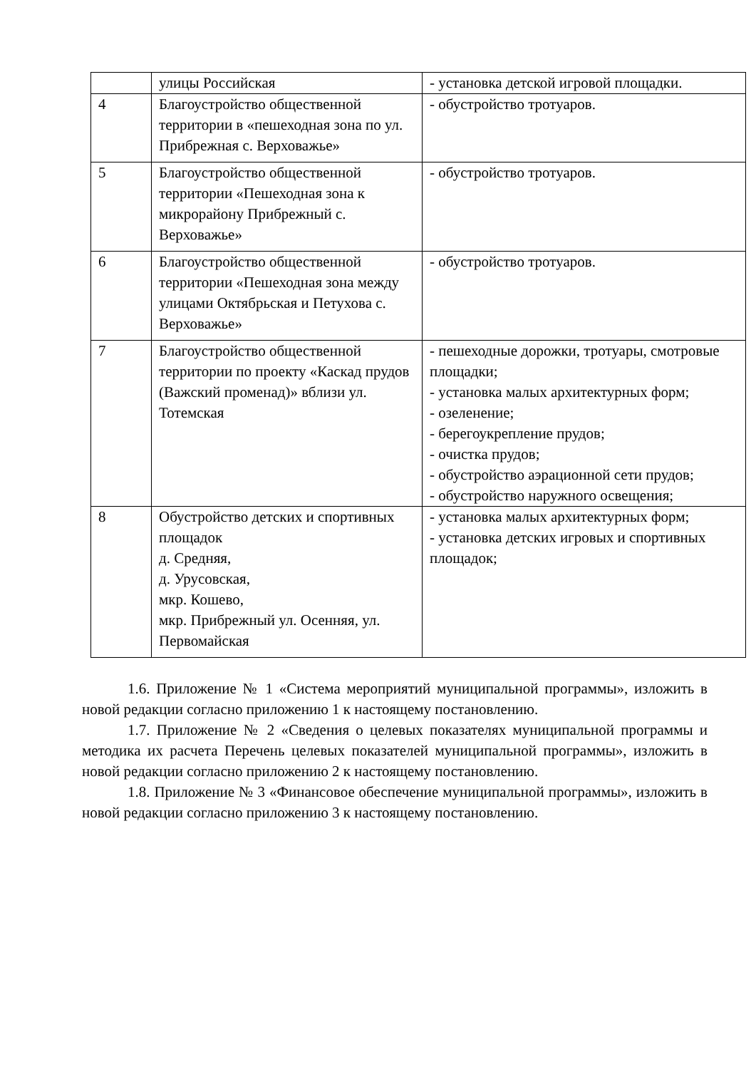| | улицы Российская | - установка детской игровой площадки. |
| 4 | Благоустройство общественной территории в «пешеходная зона по ул. Прибрежная с. Верховажье» | - обустройство тротуаров. |
| 5 | Благоустройство общественной территории «Пешеходная зона к микрорайону Прибрежный с. Верховажье» | - обустройство тротуаров. |
| 6 | Благоустройство общественной территории «Пешеходная зона между улицами Октябрьская и Петухова с. Верховажье» | - обустройство тротуаров. |
| 7 | Благоустройство общественной территории по проекту «Каскад прудов (Важский променад)» вблизи ул. Тотемская | - пешеходные дорожки, тротуары, смотровые площадки; - установка малых архитектурных форм; - озеленение; - берегоукрепление прудов; - очистка прудов; - обустройство аэрационной сети прудов; - обустройство наружного освещения; |
| 8 | Обустройство детских и спортивных площадок д. Средняя, д. Урусовская, мкр. Кошево, мкр. Прибрежный ул. Осенняя, ул. Первомайская | - установка малых архитектурных форм; - установка детских игровых и спортивных площадок; |
1.6. Приложение № 1 «Система мероприятий муниципальной программы», изложить в новой редакции согласно приложению 1 к настоящему постановлению.
1.7. Приложение № 2 «Сведения о целевых показателях муниципальной программы и методика их расчета Перечень целевых показателей муниципальной программы», изложить в новой редакции согласно приложению 2 к настоящему постановлению.
1.8. Приложение № 3 «Финансовое обеспечение муниципальной программы», изложить в новой редакции согласно приложению 3 к настоящему постановлению.